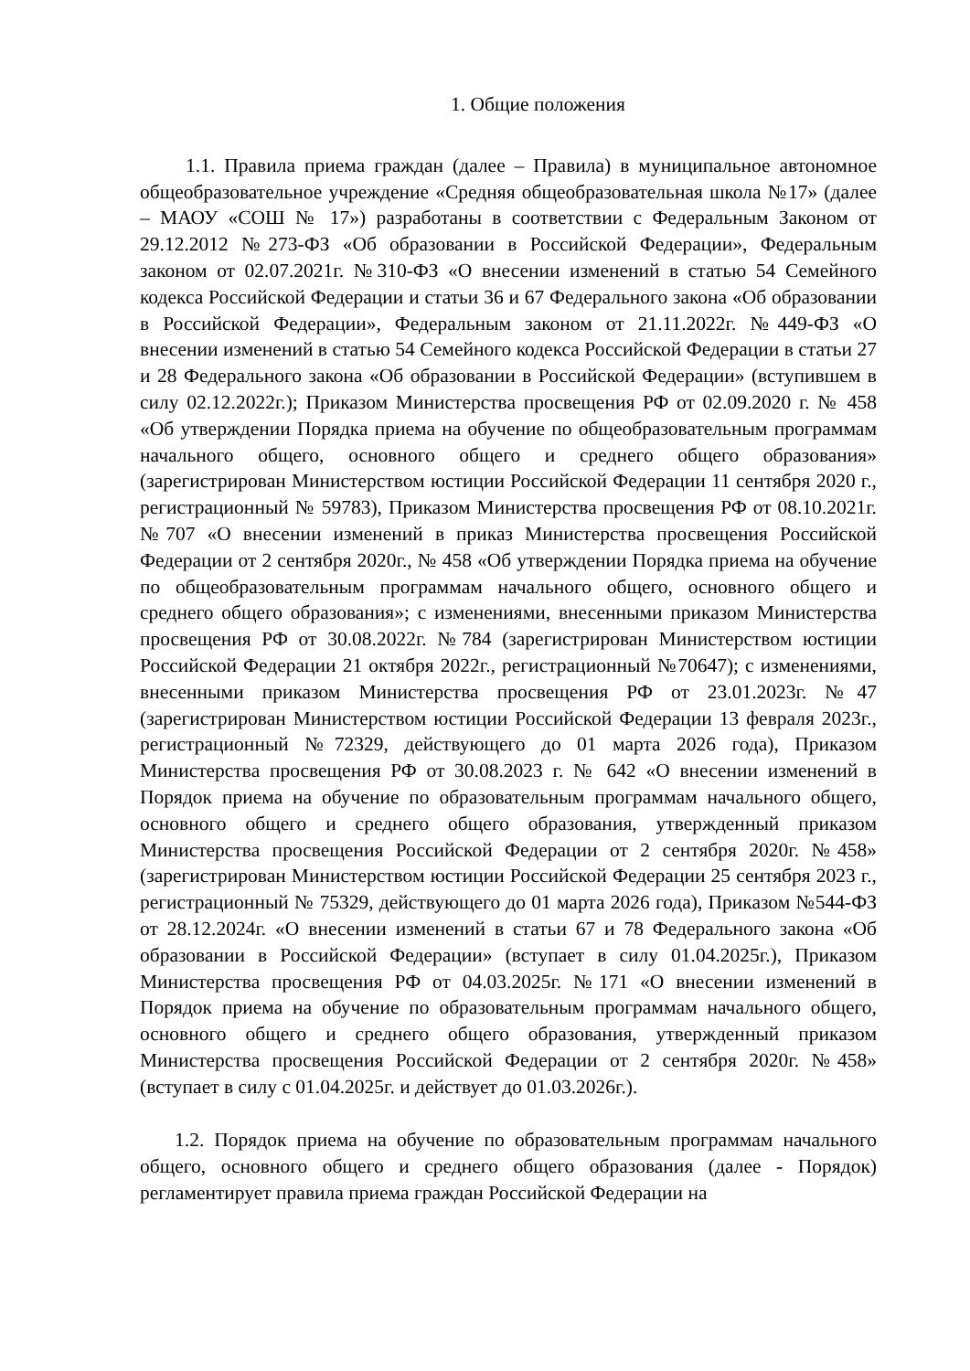1. Общие положения
1.1. Правила приема граждан (далее – Правила) в муниципальное автономное общеобразовательное учреждение «Средняя общеобразовательная школа №17» (далее – МАОУ «СОШ № 17») разработаны в соответствии с Федеральным Законом от 29.12.2012 №273-ФЗ «Об образовании в Российской Федерации», Федеральным законом от 02.07.2021г. №310-ФЗ «О внесении изменений в статью 54 Семейного кодекса Российской Федерации и статьи 36 и 67 Федерального закона «Об образовании в Российской Федерации», Федеральным законом от 21.11.2022г. №449-ФЗ «О внесении изменений в статью 54 Семейного кодекса Российской Федерации в статьи 27 и 28 Федерального закона «Об образовании в Российской Федерации» (вступившем в силу 02.12.2022г.); Приказом Министерства просвещения РФ от 02.09.2020 г. № 458 «Об утверждении Порядка приема на обучение по общеобразовательным программам начального общего, основного общего и среднего общего образования» (зарегистрирован Министерством юстиции Российской Федерации 11 сентября 2020 г., регистрационный № 59783), Приказом Министерства просвещения РФ от 08.10.2021г. №707 «О внесении изменений в приказ Министерства просвещения Российской Федерации от 2 сентября 2020г., № 458 «Об утверждении Порядка приема на обучение по общеобразовательным программам начального общего, основного общего и среднего общего образования»; с изменениями, внесенными приказом Министерства просвещения РФ от 30.08.2022г. №784 (зарегистрирован Министерством юстиции Российской Федерации 21 октября 2022г., регистрационный №70647); с изменениями, внесенными приказом Министерства просвещения РФ от 23.01.2023г. №47 (зарегистрирован Министерством юстиции Российской Федерации 13 февраля 2023г., регистрационный №72329, действующего до 01 марта 2026 года), Приказом Министерства просвещения РФ от 30.08.2023 г. № 642 «О внесении изменений в Порядок приема на обучение по образовательным программам начального общего, основного общего и среднего общего образования, утвержденный приказом Министерства просвещения Российской Федерации от 2 сентября 2020г. №458» (зарегистрирован Министерством юстиции Российской Федерации 25 сентября 2023 г., регистрационный № 75329, действующего до 01 марта 2026 года), Приказом №544-ФЗ от 28.12.2024г. «О внесении изменений в статьи 67 и 78 Федерального закона «Об образовании в Российской Федерации» (вступает в силу 01.04.2025г.), Приказом Министерства просвещения РФ от 04.03.2025г. №171 «О внесении изменений в Порядок приема на обучение по образовательным программам начального общего, основного общего и среднего общего образования, утвержденный приказом Министерства просвещения Российской Федерации от 2 сентября 2020г. №458» (вступает в силу с 01.04.2025г. и действует до 01.03.2026г.).
1.2. Порядок приема на обучение по образовательным программам начального общего, основного общего и среднего общего образования (далее - Порядок) регламентирует правила приема граждан Российской Федерации на